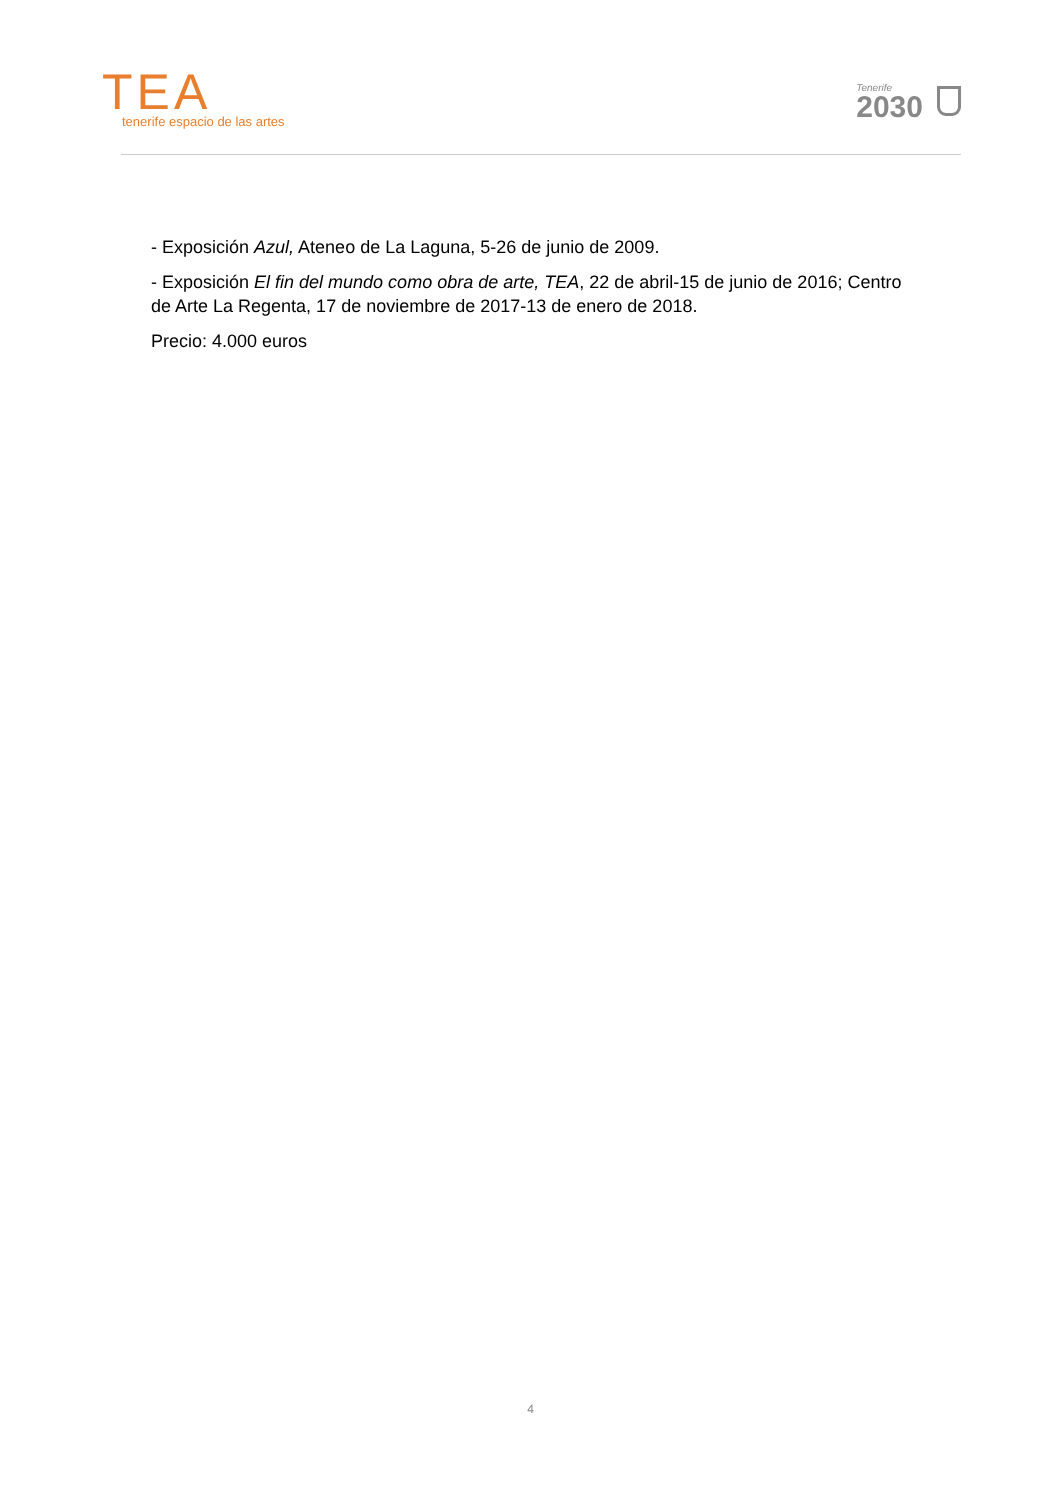TEA
tenerife espacio de las artes
Tenerife
2030
- Exposición Azul, Ateneo de La Laguna, 5-26 de junio de 2009.
- Exposición El fin del mundo como obra de arte, TEA, 22 de abril-15 de junio de 2016; Centro de Arte La Regenta, 17 de noviembre de 2017-13 de enero de 2018.
Precio: 4.000 euros
4